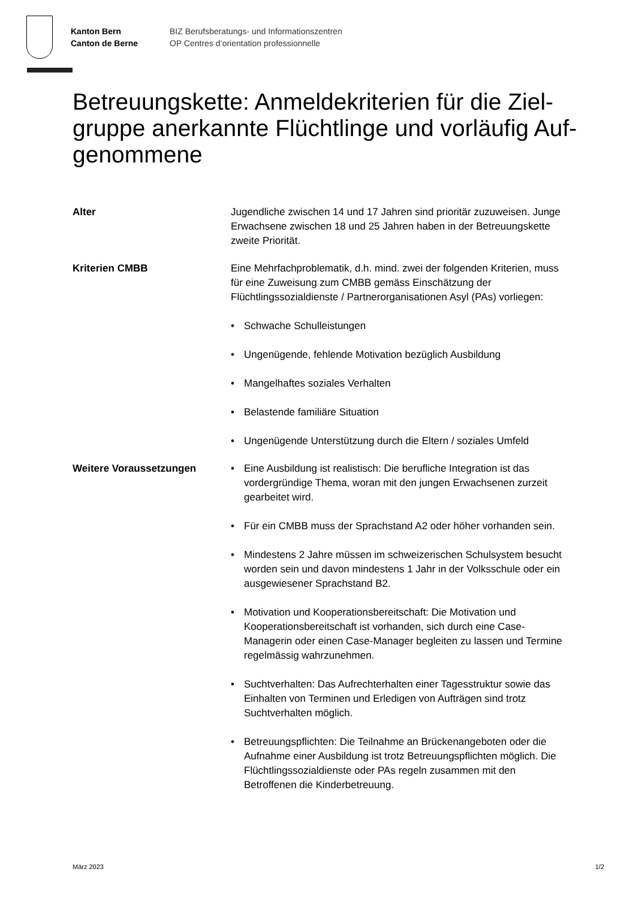Kanton Bern
Canton de Berne
BIZ Berufsberatungs- und Informationszentren
OP Centres d’orientation professionnelle
Betreuungskette: Anmeldekriterien für die Ziel­gruppe anerkannte Flüchtlinge und vorläufig Auf­genommene
Alter Jugendliche zwischen 14 und 17 Jahren sind prioritär zuzuwei­sen. Junge Erwachsene zwischen 18 und 25 Jahren haben in der Betreuungskette zweite Priorität.
Kriterien CMBB Eine Mehrfachproblematik, d.h. mind. zwei der folgenden Krite­rien, muss für eine Zuweisung zum CMBB gemäss Einschät­zung der Flüchtlingssozialdienste / Partnerorganisationen Asyl (PAs) vorliegen:
• Schwache Schulleistungen
• Ungenügende, fehlende Motivation bezüglich Ausbildung
• Mangelhaftes soziales Verhalten
• Belastende familiäre Situation
• Ungenügende Unterstützung durch die Eltern / soziales Um­feld
Weitere Voraussetzungen • Eine Ausbildung ist realistisch: Die berufliche Integration ist das vordergründige Thema, woran mit den jungen Erwachs­enen zurzeit gearbeitet wird.
• Für ein CMBB muss der Sprachstand A2 oder höher vorhan­den sein.
• Mindestens 2 Jahre müssen im schweizerischen Schulsys­tem besucht worden sein und davon mindestens 1 Jahr in der Volksschule oder ein ausgewiesener Sprachstand B2.
• Motivation und Kooperationsbereitschaft: Die Motivation und Kooperationsbereitschaft ist vorhanden, sich durch eine Case-Managerin oder einen Case-Manager begleiten zu lassen und Termine regelmässig wahrzunehmen.
• Suchtverhalten: Das Aufrechterhalten einer Tagesstruktur sowie das Einhalten von Terminen und Erledigen von Aufträgen sind trotz Suchtverhalten möglich.
• Betreuungspflichten: Die Teilnahme an Brückenangeboten oder die Aufnahme einer Ausbildung ist trotz Betreuungs­pflichten möglich. Die Flüchtlingssozialdienste oder PAs regeln zusammen mit den Betroffenen die Kinderbetreuung.
März 2023 1/2